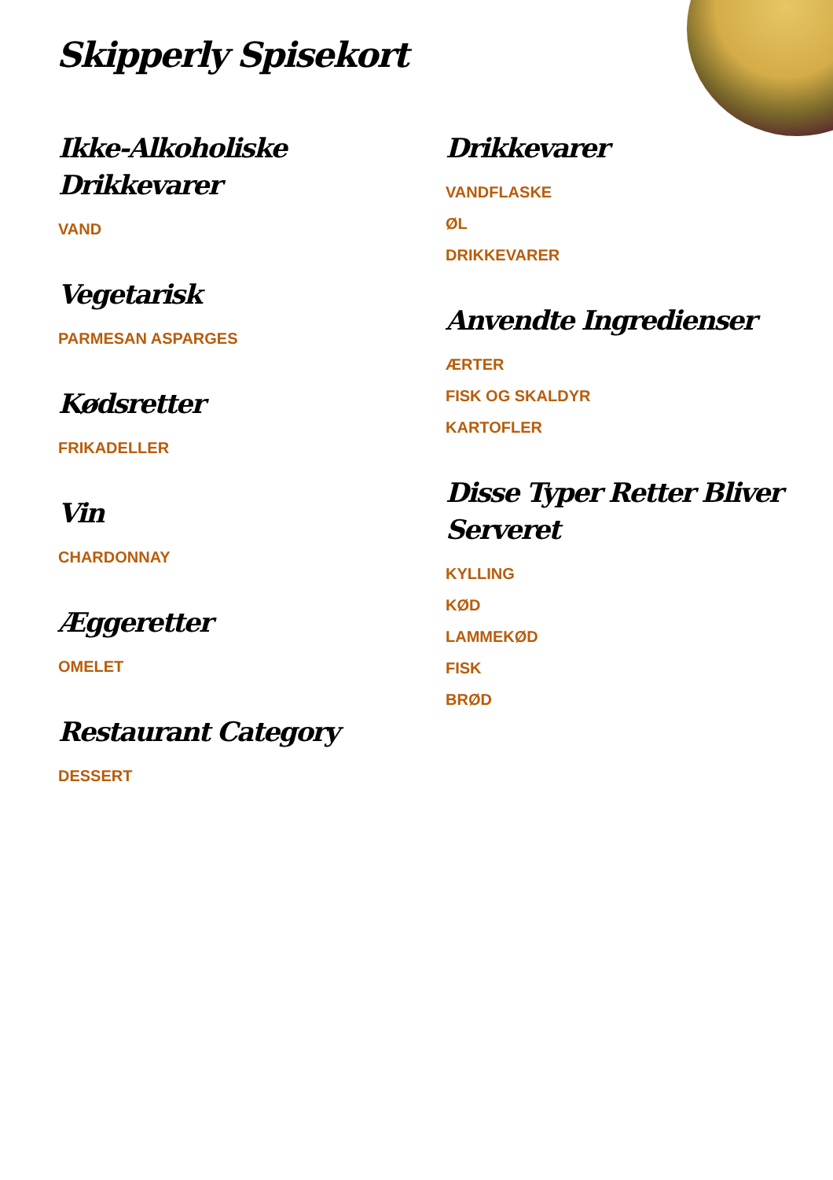Skipperly Spisekort
Ikke-Alkoholiske
Drikkevarer
VAND
Vegetarisk
PARMESAN ASPARGES
Kødsretter
FRIKADELLER
Vin
CHARDONNAY
Æggeretter
OMELET
Restaurant Category
DESSERT
Drikkevarer
VANDFLASKE
ØL
DRIKKEVARER
Anvendte Ingredienser
ÆRTER
FISK OG SKALDYR
KARTOFLER
Disse Typer Retter Bliver Serveret
KYLLING
KØD
LAMMEKØD
FISK
BRØD